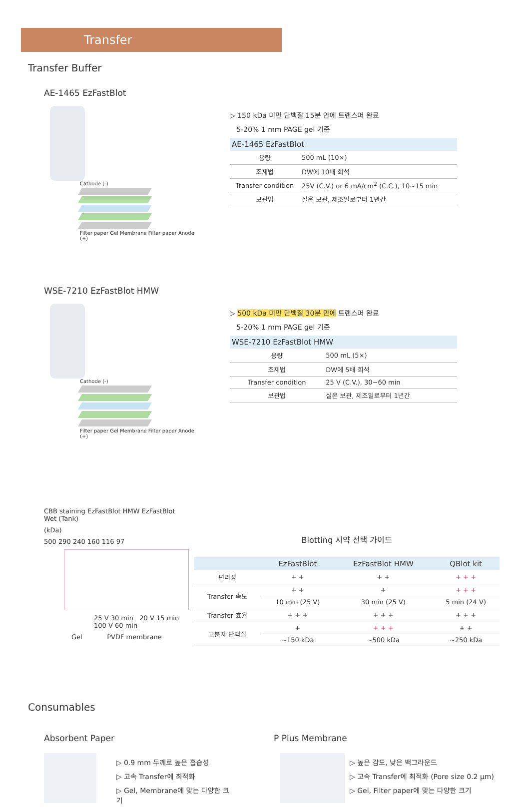Transfer
Transfer Buffer
AE-1465 EzFastBlot
Cathode (-)
Filter paper Gel Membrane Filter paper Anode (+)
▷ 150 kDa 미만 단백질 15분 안에 트랜스퍼 완료
5-20% 1 mm PAGE gel 기준
| AE-1465 EzFastBlot | |
| --- | --- |
| 용량 | 500 mL (10×) |
| 조제법 | DW에 10배 희석 |
| Transfer condition | 25V (C.V.) or 6 mA/cm<sup>2</sup> (C.C.), 10~15 min |
| 보관법 | 실온 보관, 제조일로부터 1년간 |
WSE-7210 EzFastBlot HMW
Cathode (-)
Filter paper Gel Membrane Filter paper Anode (+)
▷ 500 kDa 미만 단백질 30분 만에 트랜스퍼 완료
5-20% 1 mm PAGE gel 기준
| WSE-7210 EzFastBlot HMW | |
| --- | --- |
| 용량 | 500 mL (5×) |
| 조제법 | DW에 5배 희석 |
| Transfer condition | 25 V (C.V.), 30~60 min |
| 보관법 | 실온 보관, 제조일로부터 1년간 |
CBB staining EzFastBlot HMW EzFastBlot Wet (Tank)
(kDa)
500 290 240 160 116 97
25 V 30 min 20 V 15 min 100 V 60 min
Gel PVDF membrane
Blotting 시약 선택 가이드
| | | EzFastBlot | EzFastBlot HMW | QBlot kit |
| --- | --- | --- | --- | --- |
| 편리성 | | + + | + + | + + + |
| Transfer 속도 | | + + | + | + + + |
| | | 10 min (25 V) | 30 min (25 V) | 5 min (24 V) |
| Transfer 효율 | | + + + | + + + | + + + |
| 고분자 단백질 | | + | + + + | + + |
| | | ~150 kDa | ~500 kDa | ~250 kDa |
Consumables
Absorbent Paper
▷ 0.9 mm 두께로 높은 흡습성
▷ 고속 Transfer에 최적화
▷ Gel, Membrane에 맞는 다양한 크기
P Plus Membrane
▷ 높은 감도, 낮은 백그라운드
▷ 고속 Transfer에 최적화 (Pore size 0.2 μm)
▷ Gel, Filter paper에 맞는 다양한 크기